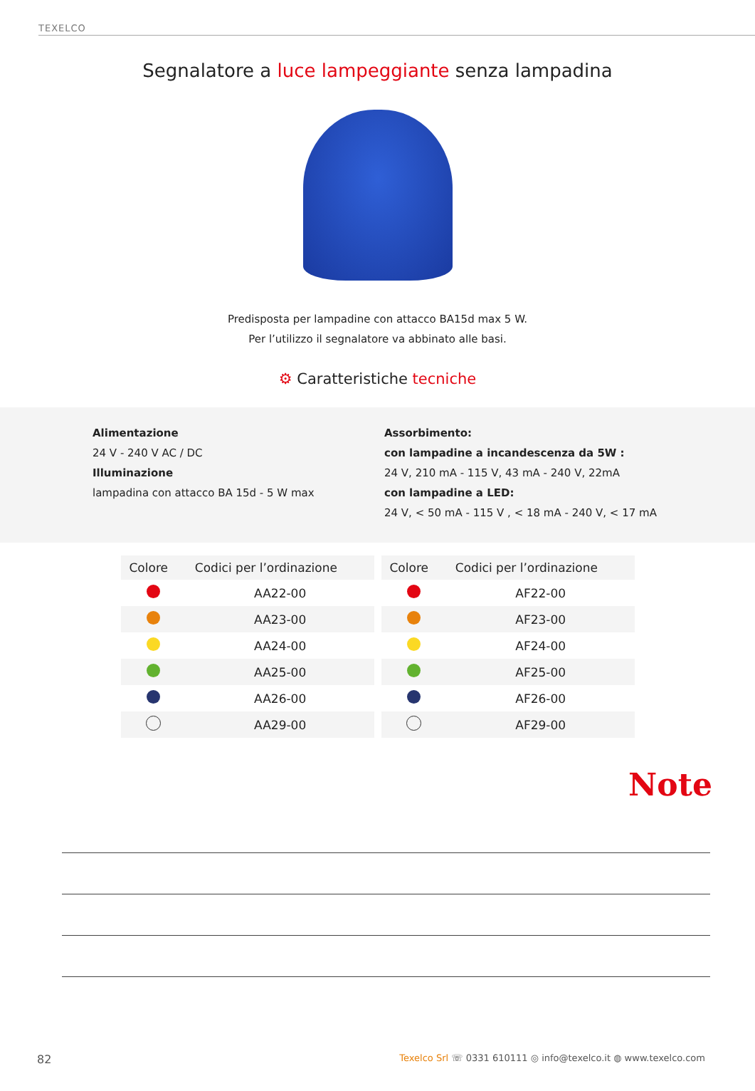TEXELCO
Segnalatore a luce lampeggiante senza lampadina
Predisposta per lampadine con attacco BA15d max 5 W.
Per l’utilizzo il segnalatore va abbinato alle basi.
⚙ Caratteristiche tecniche
Alimentazione
24 V - 240 V AC / DC
Illuminazione
lampadina con attacco BA 15d - 5 W max
Assorbimento:
con lampadine a incandescenza da 5W :
24 V, 210 mA - 115 V, 43 mA - 240 V, 22mA
con lampadine a LED:
24 V, < 50 mA - 115 V , < 18 mA - 240 V, < 17 mA
| Colore | Codici per l’ordinazione |
| --- | --- |
| | AA22-00 |
| | AA23-00 |
| | AA24-00 |
| | AA25-00 |
| | AA26-00 |
| | AA29-00 |
| Colore | Codici per l’ordinazione |
| --- | --- |
| | AF22-00 |
| | AF23-00 |
| | AF24-00 |
| | AF25-00 |
| | AF26-00 |
| | AF29-00 |
Note
82 Texelco Srl ☏ 0331 610111 ◎ info@texelco.it ◍ www.texelco.com